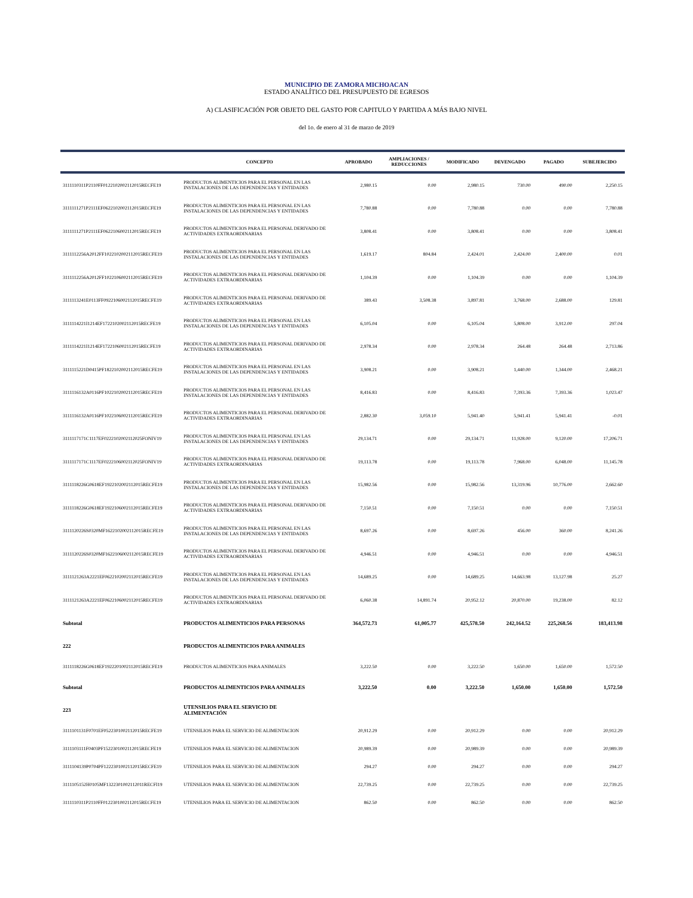MUNICIPIO DE ZAMORA MICHOACAN
ESTADO ANALÍTICO DEL PRESUPUESTO DE EGRESOS
A) CLASIFICACIÓN POR OBJETO DEL GASTO POR CAPITULO Y PARTIDA A MÁS BAJO NIVEL
del 1o. de enero al 31 de marzo de 2019
| | CONCEPTO | APROBADO | AMPLIACIONES / REDUCCIONES | MODIFICADO | DEVENGADO | PAGADO | SUBEJERCIDO |
| --- | --- | --- | --- | --- | --- | --- | --- |
| 3111110311P2110FF0122102002112015RECFE19 | PRODUCTOS ALIMENTICIOS PARA EL PERSONAL EN LAS INSTALACIONES DE LAS DEPENDENCIAS Y ENTIDADES | 2,980.15 | 0.00 | 2,980.15 | 730.00 | 490.00 | 2,250.15 |
| 3111111271P2111EF0622102002112015RECFE19 | PRODUCTOS ALIMENTICIOS PARA EL PERSONAL EN LAS INSTALACIONES DE LAS DEPENDENCIAS Y ENTIDADES | 7,780.88 | 0.00 | 7,780.88 | 0.00 | 0.00 | 7,780.88 |
| 3111111271P2111EF0622106002112015RECFE19 | PRODUCTOS ALIMENTICIOS PARA EL PERSONAL DERIVADO DE ACTIVIDADES EXTRAORDINARIAS | 3,808.41 | 0.00 | 3,808.41 | 0.00 | 0.00 | 3,808.41 |
| 3111112256A2012FF1022102002112015RECFE19 | PRODUCTOS ALIMENTICIOS PARA EL PERSONAL EN LAS INSTALACIONES DE LAS DEPENDENCIAS Y ENTIDADES | 1,619.17 | 804.84 | 2,424.01 | 2,424.00 | 2,400.00 | 0.01 |
| 3111112256A2012FF1022106002112015RECFE19 | PRODUCTOS ALIMENTICIOS PARA EL PERSONAL DERIVADO DE ACTIVIDADES EXTRAORDINARIAS | 1,104.39 | 0.00 | 1,104.39 | 0.00 | 0.00 | 1,104.39 |
| 3111113241E0113FF0922106002112015RECFE19 | PRODUCTOS ALIMENTICIOS PARA EL PERSONAL DERIVADO DE ACTIVIDADES EXTRAORDINARIAS | 389.43 | 3,508.38 | 3,897.81 | 3,768.00 | 2,688.00 | 129.81 |
| 3111114221I1214EF1722102002112015RECFE19 | PRODUCTOS ALIMENTICIOS PARA EL PERSONAL EN LAS INSTALACIONES DE LAS DEPENDENCIAS Y ENTIDADES | 6,105.04 | 0.00 | 6,105.04 | 5,808.00 | 3,912.00 | 297.04 |
| 3111114221I1214EF1722106002112015RECFE19 | PRODUCTOS ALIMENTICIOS PARA EL PERSONAL DERIVADO DE ACTIVIDADES EXTRAORDINARIAS | 2,978.34 | 0.00 | 2,978.34 | 264.48 | 264.48 | 2,713.86 |
| 3111115221D0415PF1822102002112015RECFE19 | PRODUCTOS ALIMENTICIOS PARA EL PERSONAL EN LAS INSTALACIONES DE LAS DEPENDENCIAS Y ENTIDADES | 3,908.21 | 0.00 | 3,908.21 | 1,440.00 | 1,344.00 | 2,468.21 |
| 3111116132A0116PF1022102002112015RECFE19 | PRODUCTOS ALIMENTICIOS PARA EL PERSONAL EN LAS INSTALACIONES DE LAS DEPENDENCIAS Y ENTIDADES | 8,416.83 | 0.00 | 8,416.83 | 7,393.36 | 7,393.36 | 1,023.47 |
| 3111116132A0116PF1022106002112015RECFE19 | PRODUCTOS ALIMENTICIOS PARA EL PERSONAL DERIVADO DE ACTIVIDADES EXTRAORDINARIAS | 2,882.30 | 3,059.10 | 5,941.40 | 5,941.41 | 5,941.41 | -0.01 |
| 3111117171C1117EF0222102002112025FONIV19 | PRODUCTOS ALIMENTICIOS PARA EL PERSONAL EN LAS INSTALACIONES DE LAS DEPENDENCIAS Y ENTIDADES | 29,134.71 | 0.00 | 29,134.71 | 11,928.00 | 9,120.00 | 17,206.71 |
| 3111117171C1117EF0222106002112025FONIV19 | PRODUCTOS ALIMENTICIOS PARA EL PERSONAL DERIVADO DE ACTIVIDADES EXTRAORDINARIAS | 19,113.78 | 0.00 | 19,113.78 | 7,968.00 | 6,048.00 | 11,145.78 |
| 3111118226G0618EF1922102002112015RECFE19 | PRODUCTOS ALIMENTICIOS PARA EL PERSONAL EN LAS INSTALACIONES DE LAS DEPENDENCIAS Y ENTIDADES | 15,982.56 | 0.00 | 15,982.56 | 13,319.96 | 10,776.00 | 2,662.60 |
| 3111118226G0618EF1922106002112015RECFE19 | PRODUCTOS ALIMENTICIOS PARA EL PERSONAL DERIVADO DE ACTIVIDADES EXTRAORDINARIAS | 7,150.51 | 0.00 | 7,150.51 | 0.00 | 0.00 | 7,150.51 |
| 3111120226S0320MF1622102002112015RECFE19 | PRODUCTOS ALIMENTICIOS PARA EL PERSONAL EN LAS INSTALACIONES DE LAS DEPENDENCIAS Y ENTIDADES | 8,697.26 | 0.00 | 8,697.26 | 456.00 | 360.00 | 8,241.26 |
| 3111120226S0320MF1622106002112015RECFE19 | PRODUCTOS ALIMENTICIOS PARA EL PERSONAL DERIVADO DE ACTIVIDADES EXTRAORDINARIAS | 4,946.51 | 0.00 | 4,946.51 | 0.00 | 0.00 | 4,946.51 |
| 3111121263A2221EF0622102002112015RECFE19 | PRODUCTOS ALIMENTICIOS PARA EL PERSONAL EN LAS INSTALACIONES DE LAS DEPENDENCIAS Y ENTIDADES | 14,689.25 | 0.00 | 14,689.25 | 14,663.98 | 13,127.98 | 25.27 |
| 3111121263A2221EF0622106002112015RECFE19 | PRODUCTOS ALIMENTICIOS PARA EL PERSONAL DERIVADO DE ACTIVIDADES EXTRAORDINARIAS | 6,060.38 | 14,891.74 | 20,952.12 | 20,870.00 | 19,238.00 | 82.12 |
| Subtotal | PRODUCTOS ALIMENTICIOS PARA PERSONAS | 364,572.73 | 61,005.77 | 425,578.50 | 242,164.52 | 225,268.56 | 183,413.98 |
| 222 | PRODUCTOS ALIMENTICIOS PARA ANIMALES | | | | | | |
| 3111118226G0618EF1922201002112015RECFE19 | PRODUCTOS ALIMENTICIOS PARA ANIMALES | 3,222.50 | 0.00 | 3,222.50 | 1,650.00 | 1,650.00 | 1,572.50 |
| Subtotal | PRODUCTOS ALIMENTICIOS PARA ANIMALES | 3,222.50 | 0.00 | 3,222.50 | 1,650.00 | 1,650.00 | 1,572.50 |
| 223 | UTENSILIOS PARA EL SERVICIO DE ALIMENTACIÓN | | | | | | |
| 3111101131F0701EF0522301002112015RECFE19 | UTENSILIOS PARA EL SERVICIO DE ALIMENTACION | 20,912.29 | 0.00 | 20,912.29 | 0.00 | 0.00 | 20,912.29 |
| 3111103111F0403PF1522301002112015RECFE19 | UTENSILIOS PARA EL SERVICIO DE ALIMENTACION | 20,989.39 | 0.00 | 20,989.39 | 0.00 | 0.00 | 20,989.39 |
| 3111104139P0704PF1222301002112015RECFE19 | UTENSILIOS PARA EL SERVICIO DE ALIMENTACION | 294.27 | 0.00 | 294.27 | 0.00 | 0.00 | 294.27 |
| 3111105152H0105MF1322301002112011RECFI19 | UTENSILIOS PARA EL SERVICIO DE ALIMENTACION | 22,739.25 | 0.00 | 22,739.25 | 0.00 | 0.00 | 22,739.25 |
| 3111110311P2110FF0122301002112015RECFE19 | UTENSILIOS PARA EL SERVICIO DE ALIMENTACION | 862.50 | 0.00 | 862.50 | 0.00 | 0.00 | 862.50 |